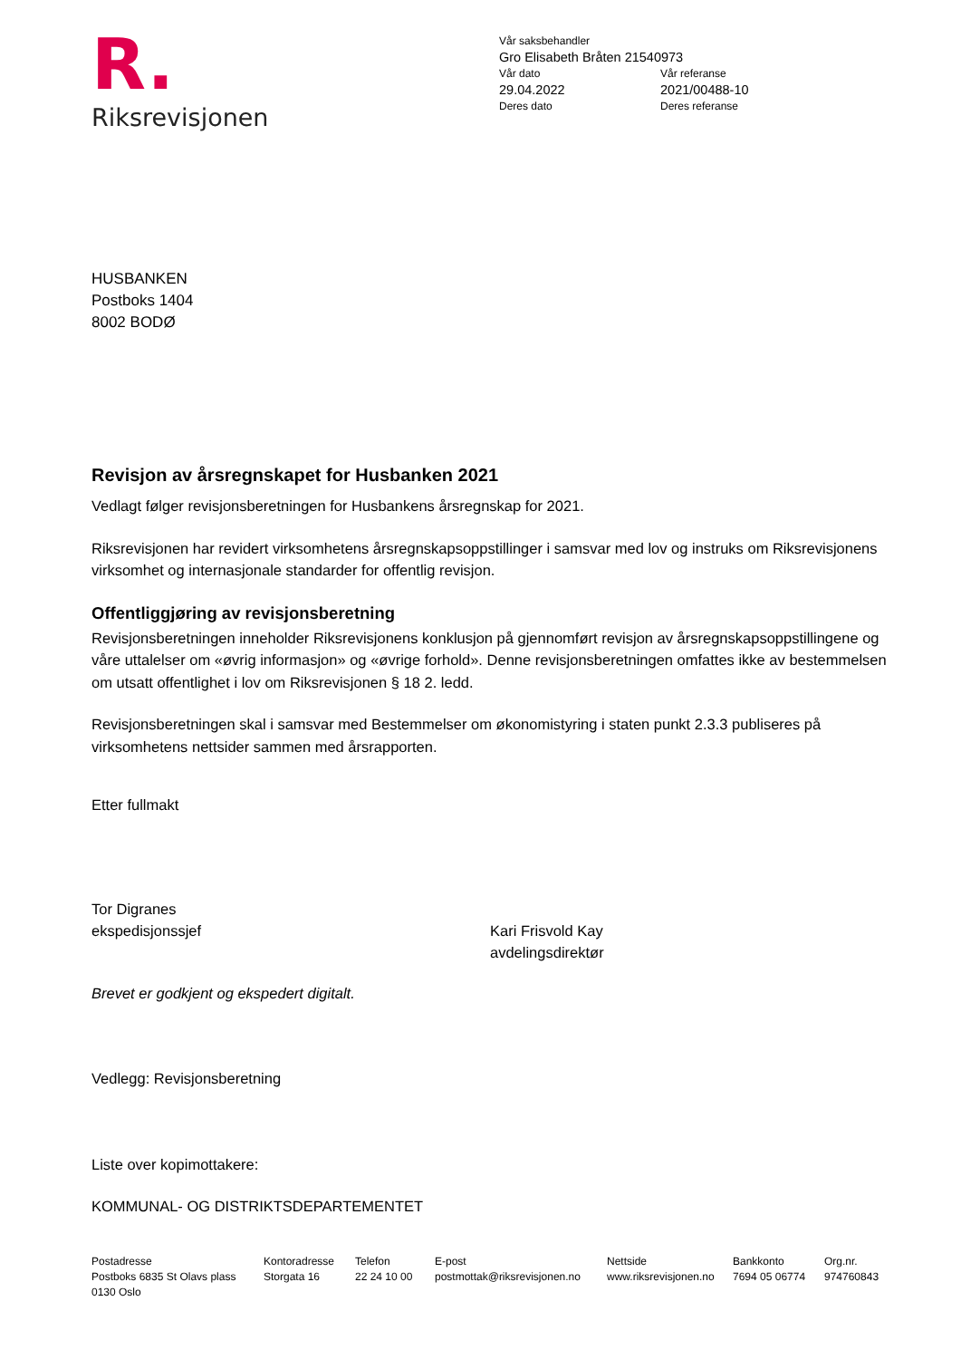R.
Riksrevisjonen
Vår saksbehandler
Gro Elisabeth Bråten 21540973
Vår dato Vår referanse
29.04.2022 2021/00488-10
Deres dato Deres referanse
HUSBANKEN
Postboks 1404
8002 BODØ
Revisjon av årsregnskapet for Husbanken 2021
Vedlagt følger revisjonsberetningen for Husbankens årsregnskap for 2021.
Riksrevisjonen har revidert virksomhetens årsregnskapsoppstillinger i samsvar med lov og instruks om Riksrevisjonens virksomhet og internasjonale standarder for offentlig revisjon.
Offentliggjøring av revisjonsberetning
Revisjonsberetningen inneholder Riksrevisjonens konklusjon på gjennomført revisjon av årsregnskapsoppstillingene og våre uttalelser om «øvrig informasjon» og «øvrige forhold». Denne revisjonsberetningen omfattes ikke av bestemmelsen om utsatt offentlighet i lov om Riksrevisjonen § 18 2. ledd.
Revisjonsberetningen skal i samsvar med Bestemmelser om økonomistyring i staten punkt 2.3.3 publiseres på virksomhetens nettsider sammen med årsrapporten.
Etter fullmakt
Tor Digranes
ekspedisjonssjef
Kari Frisvold Kay
avdelingsdirektør
Brevet er godkjent og ekspedert digitalt.
Vedlegg: Revisjonsberetning
Liste over kopimottakere:
KOMMUNAL- OG DISTRIKTSDEPARTEMENTET
Postadresse
Postboks 6835 St Olavs plass
0130 Oslo
Kontoradresse
Storgata 16
Telefon
22 24 10 00
E-post
postmottak@riksrevisjonen.no
Nettside
www.riksrevisjonen.no
Bankkonto
7694 05 06774
Org.nr.
974760843